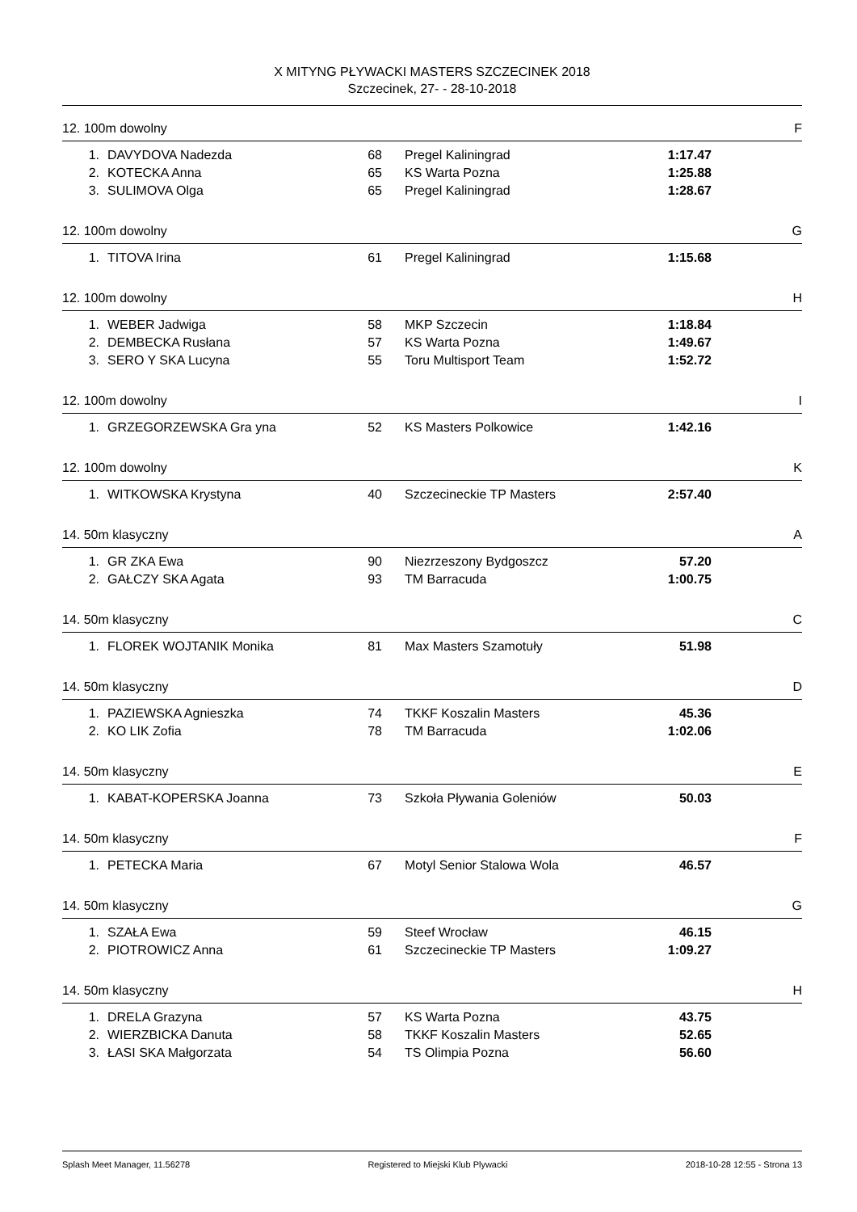X MITYNG PŁYWACKI MASTERS SZCZECINEK 2018
Szczecinek, 27- - 28-10-2018
12. 100m dowolny F
| 1. | DAVYDOVA Nadezda | 68 | Pregel Kaliningrad | 1:17.47 |
| 2. | KOTECKA Anna | 65 | KS Warta Pozna | 1:25.88 |
| 3. | SULIMOVA Olga | 65 | Pregel Kaliningrad | 1:28.67 |
12. 100m dowolny G
| 1. | TITOVA Irina | 61 | Pregel Kaliningrad | 1:15.68 |
12. 100m dowolny H
| 1. | WEBER Jadwiga | 58 | MKP Szczecin | 1:18.84 |
| 2. | DEMBECKA Rusłana | 57 | KS Warta Pozna | 1:49.67 |
| 3. | SERO Y SKA Lucyna | 55 | Toru Multisport Team | 1:52.72 |
12. 100m dowolny I
| 1. | GRZEGORZEWSKA Gra yna | 52 | KS Masters Polkowice | 1:42.16 |
12. 100m dowolny K
| 1. | WITKOWSKA Krystyna | 40 | Szczecineckie TP Masters | 2:57.40 |
14. 50m klasyczny A
| 1. | GR ZKA Ewa | 90 | Niezrzeszony Bydgoszcz | 57.20 |
| 2. | GAŁCZY SKA Agata | 93 | TM Barracuda | 1:00.75 |
14. 50m klasyczny C
| 1. | FLOREK WOJTANIK Monika | 81 | Max Masters Szamotuły | 51.98 |
14. 50m klasyczny D
| 1. | PAZIEWSKA Agnieszka | 74 | TKKF Koszalin Masters | 45.36 |
| 2. | KO LIK Zofia | 78 | TM Barracuda | 1:02.06 |
14. 50m klasyczny E
| 1. | KABAT-KOPERSKA Joanna | 73 | Szkoła Pływania Goleniów | 50.03 |
14. 50m klasyczny F
| 1. | PETECKA Maria | 67 | Motyl Senior Stalowa Wola | 46.57 |
14. 50m klasyczny G
| 1. | SZAŁA Ewa | 59 | Steef Wrocław | 46.15 |
| 2. | PIOTROWICZ Anna | 61 | Szczecineckie TP Masters | 1:09.27 |
14. 50m klasyczny H
| 1. | DRELA Grazyna | 57 | KS Warta Pozna | 43.75 |
| 2. | WIERZBICKA Danuta | 58 | TKKF Koszalin Masters | 52.65 |
| 3. | ŁASI SKA Małgorzata | 54 | TS Olimpia Pozna | 56.60 |
Splash Meet Manager, 11.56278 Registered to Miejski Klub Plywacki 2018-10-28 12:55 - Strona 13